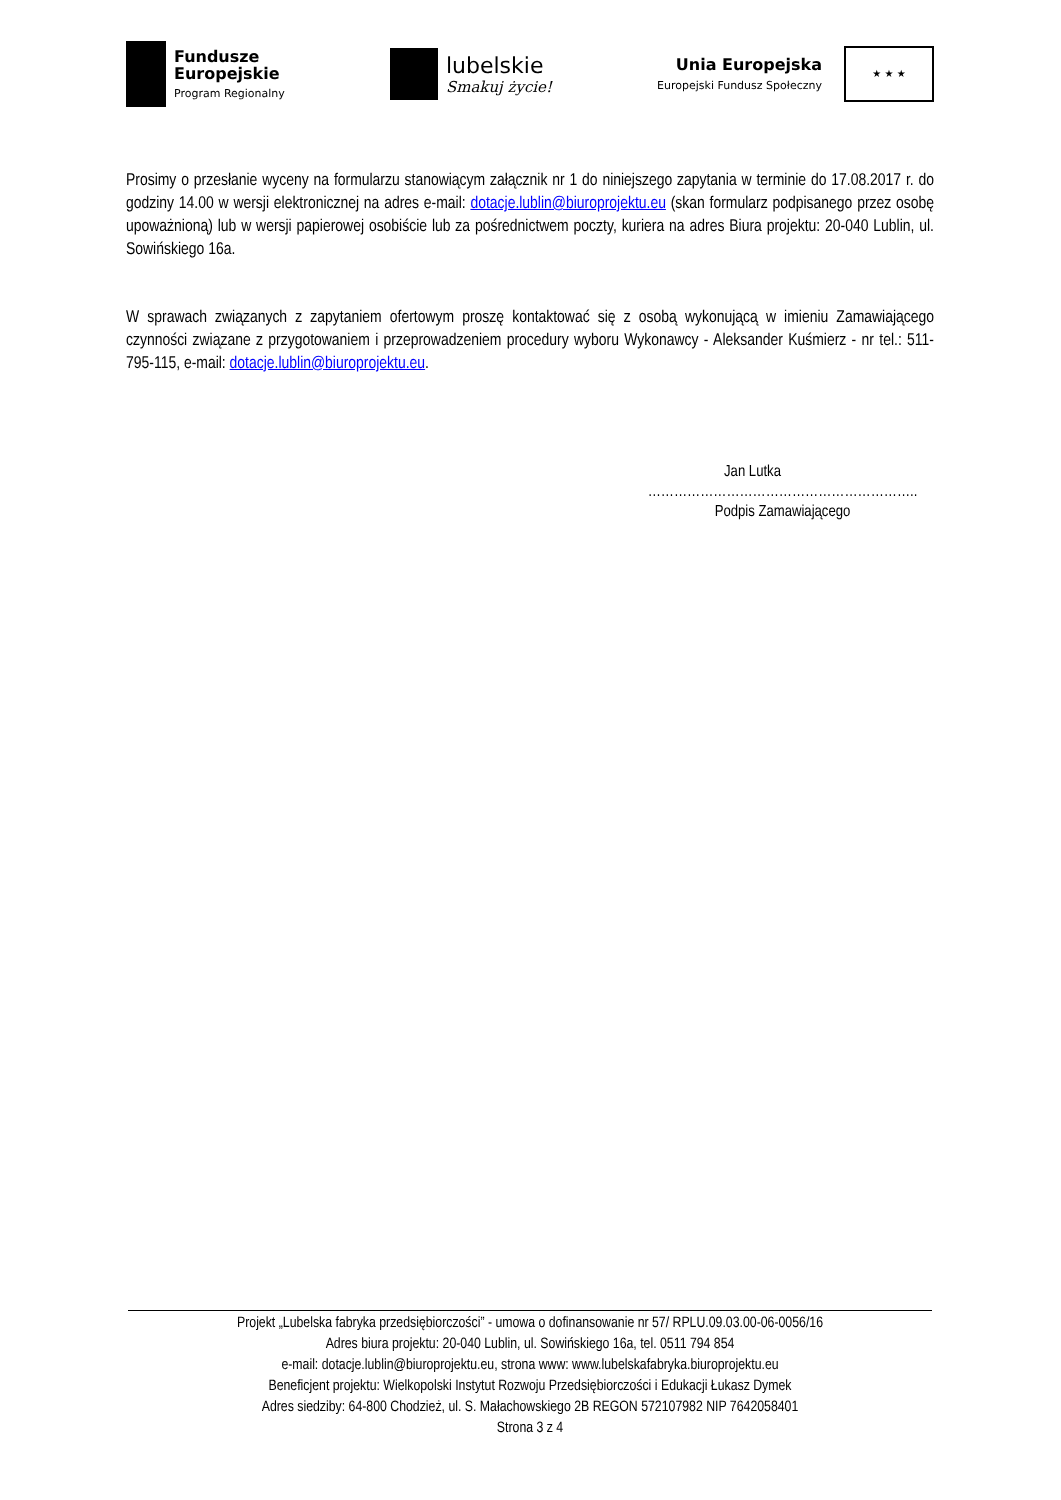Fundusze
Europejskie
Program Regionalny
lubelskie
Smakuj życie!
Unia Europejska
Europejski Fundusz Społeczny
★ ★ ★
Prosimy o przesłanie wyceny na formularzu stanowiącym załącznik nr 1 do niniejszego zapytania w terminie do 17.08.2017 r. do godziny 14.00 w wersji elektronicznej na adres e-mail: dotacje.lublin@biuroprojektu.eu (skan formularz podpisanego przez osobę upoważnioną) lub w wersji papierowej osobiście lub za pośrednictwem poczty, kuriera na adres Biura projektu: 20-040 Lublin, ul. Sowińskiego 16a.
W sprawach związanych z zapytaniem ofertowym proszę kontaktować się z osobą wykonującą w imieniu Zamawiającego czynności związane z przygotowaniem i przeprowadzeniem procedury wyboru Wykonawcy - Aleksander Kuśmierz - nr tel.: 511-795-115, e-mail: dotacje.lublin@biuroprojektu.eu.
Jan Lutka
……………………………………………………..
Podpis Zamawiającego
Projekt „Lubelska fabryka przedsiębiorczości” - umowa o dofinansowanie nr 57/ RPLU.09.03.00-06-0056/16
Adres biura projektu: 20-040 Lublin, ul. Sowińskiego 16a, tel. 0511 794 854
e-mail: dotacje.lublin@biuroprojektu.eu, strona www: www.lubelskafabryka.biuroprojektu.eu
Beneficjent projektu: Wielkopolski Instytut Rozwoju Przedsiębiorczości i Edukacji Łukasz Dymek
Adres siedziby: 64-800 Chodzież, ul. S. Małachowskiego 2B REGON 572107982 NIP 7642058401
Strona 3 z 4